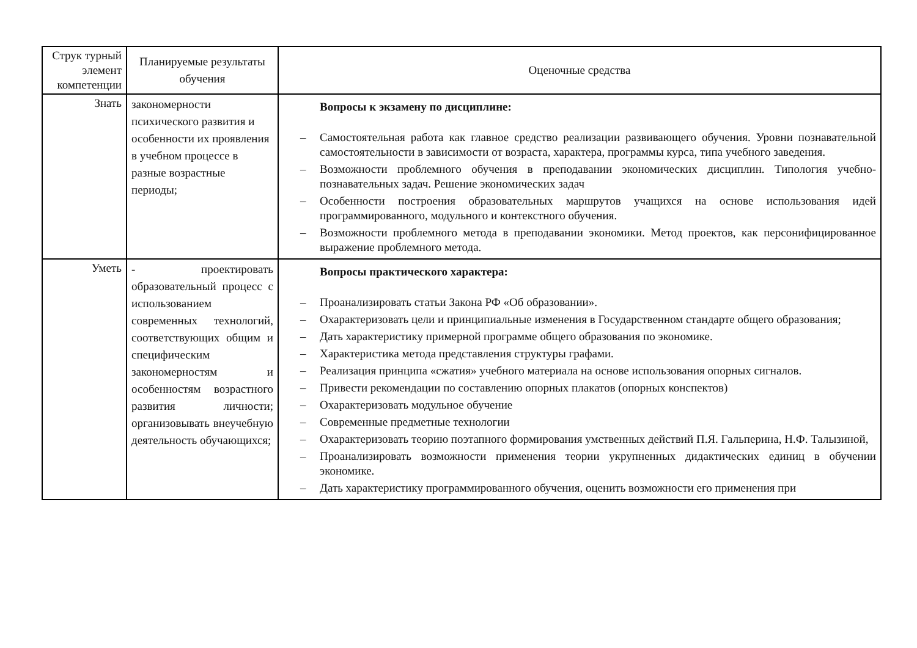| Струк турный элемент компетенции | Планируемые результаты обучения | Оценочные средства |
| --- | --- | --- |
| Знать | закономерности психического развития и особенности их проявления в учебном процессе в разные возрастные периоды; | Вопросы к экзамену по дисциплине: – Самостоятельная работа как главное средство реализации развивающего обучения. Уровни познавательной самостоятельности в зависимости от возраста, характера, программы курса, типа учебного заведения. – Возможности проблемного обучения в преподавании экономических дисциплин. Типология учебно-познавательных задач. Решение экономических задач – Особенности построения образовательных маршрутов учащихся на основе использования идей программированного, модульного и контекстного обучения. – Возможности проблемного метода в преподавании экономики. Метод проектов, как персонифицированное выражение проблемного метода. |
| Уметь | - проектировать образовательный процесс с использованием современных технологий, соответствующих общим и специфическим закономерностям и особенностям возрастного развития личности; организовывать внеучебную деятельность обучающихся; | Вопросы практического характера: – Проанализировать статьи Закона РФ «Об образовании». – Охарактеризовать цели и принципиальные изменения в Государственном стандарте общего образования; – Дать характеристику примерной программе общего образования по экономике. – Характеристика метода представления структуры графами. – Реализация принципа «сжатия» учебного материала на основе использования опорных сигналов. – Привести рекомендации по составлению опорных плакатов (опорных конспектов) – Охарактеризовать модульное обучение – Современные предметные технологии – Охарактеризовать теорию поэтапного формирования умственных действий П.Я. Гальперина, Н.Ф. Талызиной, – Проанализировать возможности применения теории укрупненных дидактических единиц в обучении экономике. – Дать характеристику программированного обучения, оценить возможности его применения при |